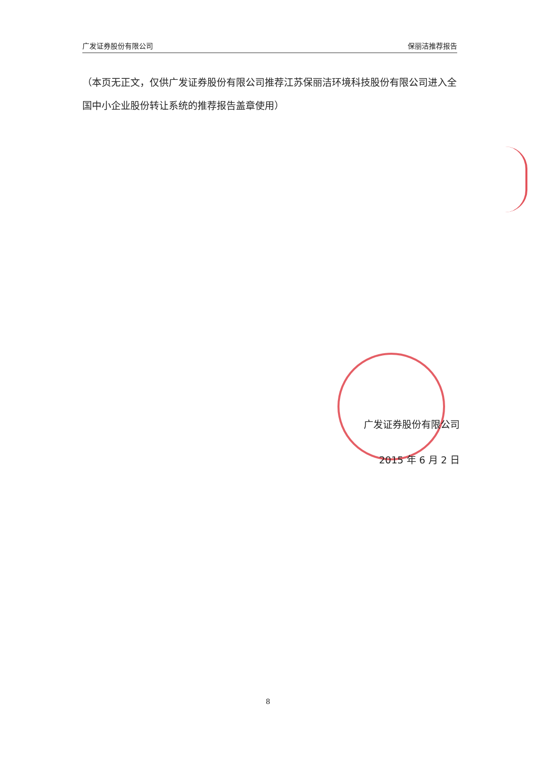广发证券股份有限公司 保丽洁推荐报告
（本页无正文，仅供广发证券股份有限公司推荐江苏保丽洁环境科技股份有限公司进入全国中小企业股份转让系统的推荐报告盖章使用）
广发证券股份有限公司
2015 年 6 月 2 日
8